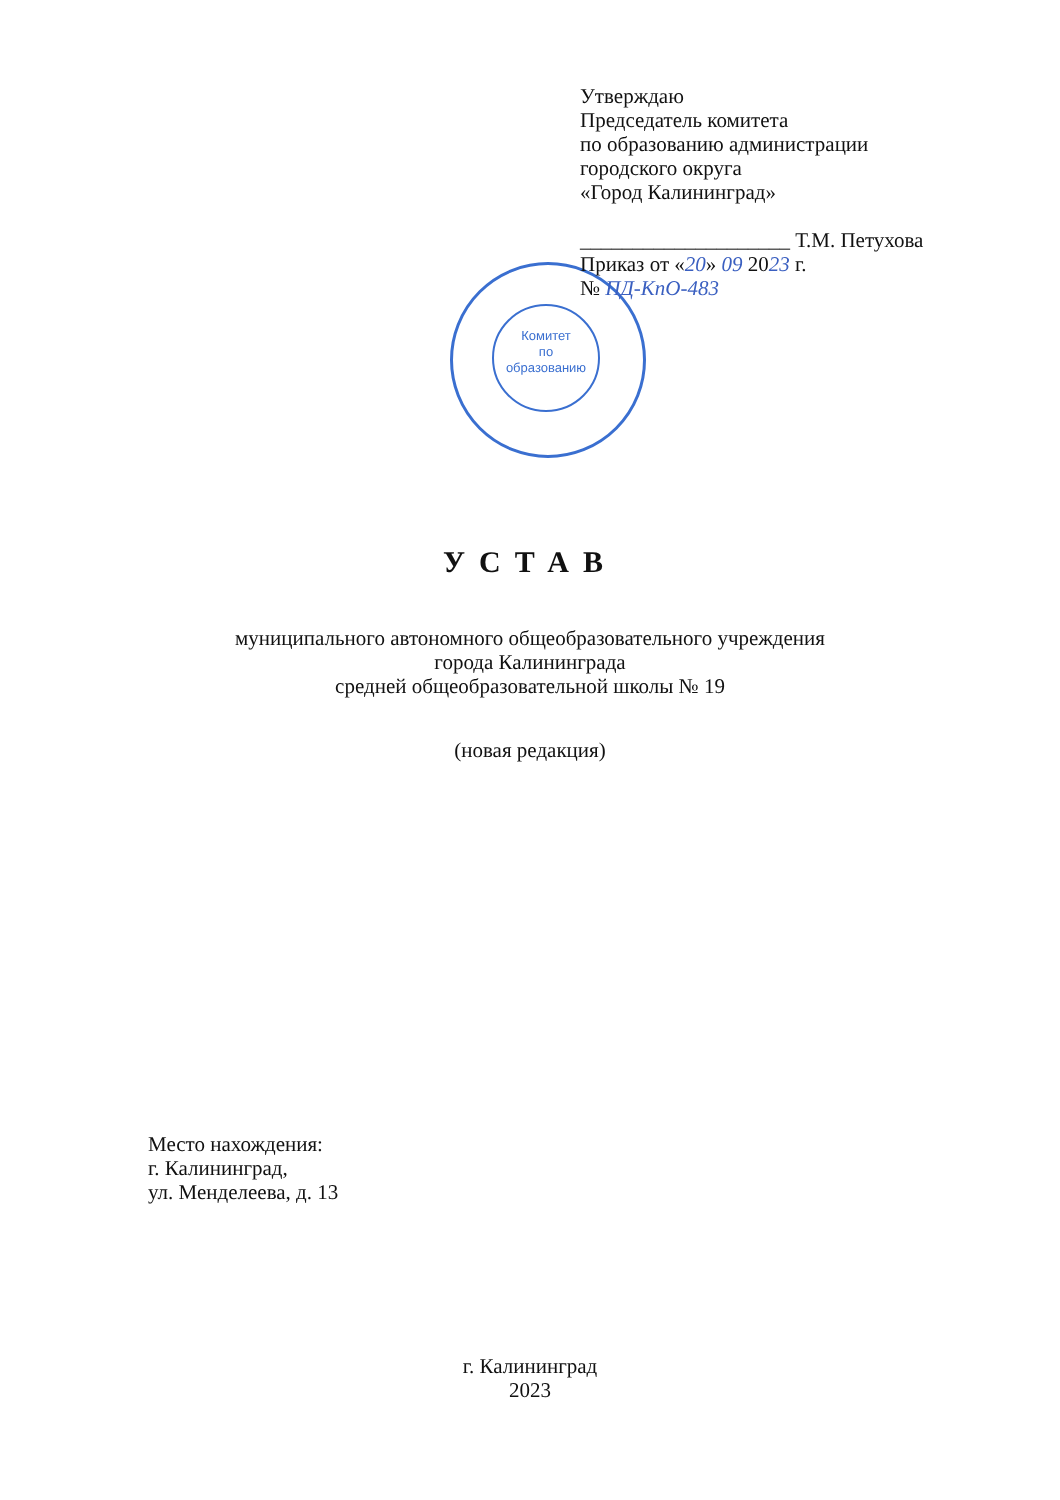Комитет
по
образованию
Утверждаю
Председатель комитета
по образованию администрации
городского округа
«Город Калининград»
____________________ Т.М. Петухова
Приказ от «20» 09 2023 г.
№ ПД-КпО-483
УСТАВ
муниципального автономного общеобразовательного учреждения
города Калининграда
средней общеобразовательной школы № 19
(новая редакция)
Место нахождения:
г. Калининград,
ул. Менделеева, д. 13
г. Калининград
2023